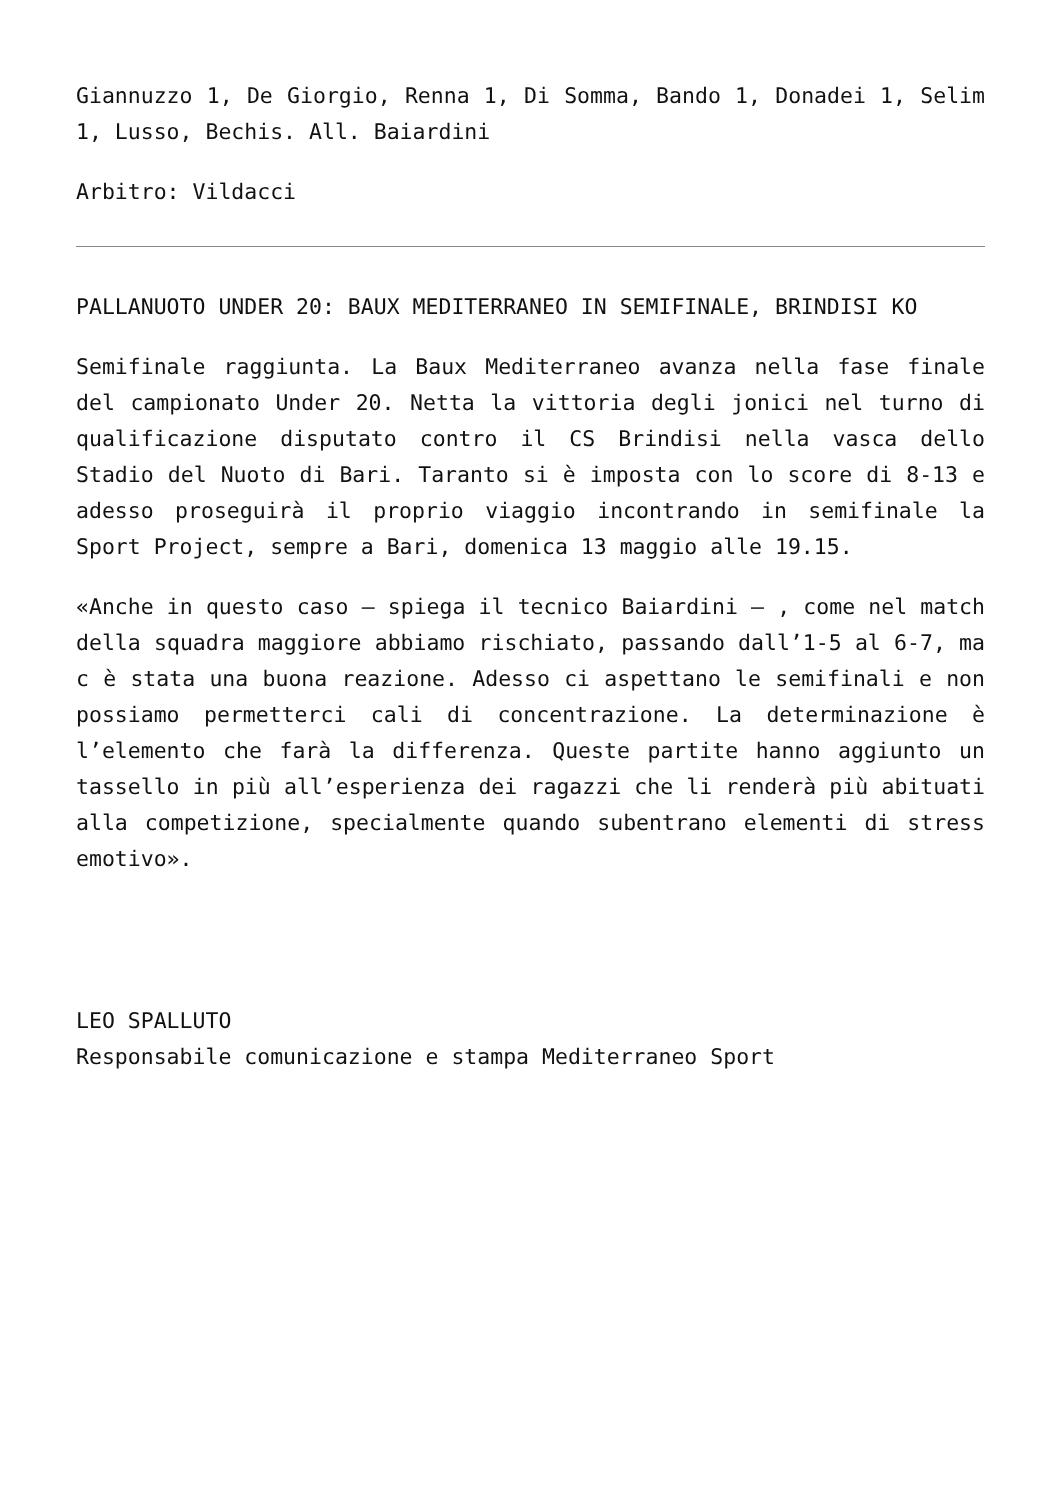Giannuzzo 1, De Giorgio, Renna 1, Di Somma, Bando 1, Donadei 1, Selim 1, Lusso, Bechis. All. Baiardini
Arbitro: Vildacci
PALLANUOTO UNDER 20: BAUX MEDITERRANEO IN SEMIFINALE, BRINDISI KO
Semifinale raggiunta. La Baux Mediterraneo avanza nella fase finale del campionato Under 20. Netta la vittoria degli jonici nel turno di qualificazione disputato contro il CS Brindisi nella vasca dello Stadio del Nuoto di Bari. Taranto si è imposta con lo score di 8-13 e adesso proseguirà il proprio viaggio incontrando in semifinale la Sport Project, sempre a Bari, domenica 13 maggio alle 19.15.
«Anche in questo caso – spiega il tecnico Baiardini – , come nel match della squadra maggiore abbiamo rischiato, passando dall’1-5 al 6-7, ma c è stata una buona reazione. Adesso ci aspettano le semifinali e non possiamo permetterci cali di concentrazione. La determinazione è l’elemento che farà la differenza. Queste partite hanno aggiunto un tassello in più all’esperienza dei ragazzi che li renderà più abituati alla competizione, specialmente quando subentrano elementi di stress emotivo».
LEO SPALLUTO
Responsabile comunicazione e stampa Mediterraneo Sport